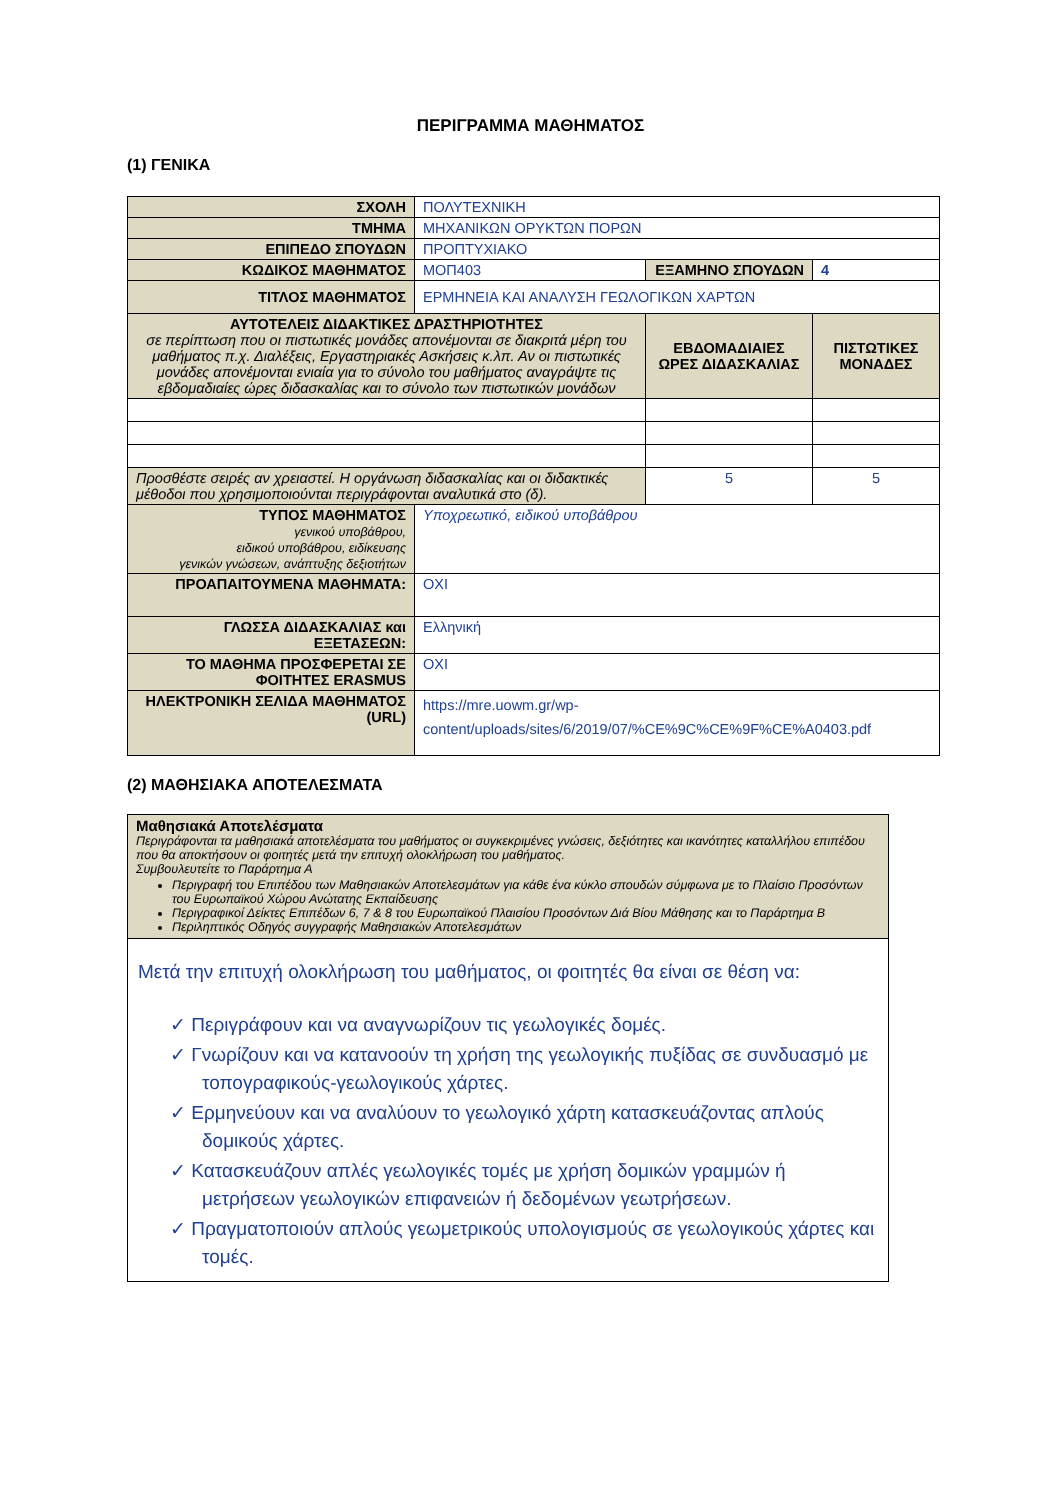ΠΕΡΙΓΡΑΜΜΑ ΜΑΘΗΜΑΤΟΣ
(1) ΓΕΝΙΚΑ
| ΣΧΟΛΗ | ΠΟΛΥΤΕΧΝΙΚΗ | | | |
| ΤΜΗΜΑ | ΜΗΧΑΝΙΚΩΝ ΟΡΥΚΤΩΝ ΠΟΡΩΝ | | | |
| ΕΠΙΠΕΔΟ ΣΠΟΥΔΩΝ | ΠΡΟΠΤΥΧΙΑΚΟ | | | |
| ΚΩΔΙΚΟΣ ΜΑΘΗΜΑΤΟΣ | ΜΟΠ403 | ΕΞΑΜΗΝΟ ΣΠΟΥΔΩΝ | | 4 |
| ΤΙΤΛΟΣ ΜΑΘΗΜΑΤΟΣ | ΕΡΜΗΝΕΙΑ ΚΑΙ ΑΝΑΛΥΣΗ ΓΕΩΛΟΓΙΚΩΝ ΧΑΡΤΩΝ | | | |
| ΑΥΤΟΤΕΛΕΙΣ ΔΙΔΑΚΤΙΚΕΣ ΔΡΑΣΤΗΡΙΟΤΗΤΕΣ σε περίπτωση που οι πιστωτικές μονάδες απονέμονται σε διακριτά μέρη του μαθήματος π.χ. Διαλέξεις, Εργαστηριακές Ασκήσεις κ.λπ. Αν οι πιστωτικές μονάδες απονέμονται ενιαία για το σύνολο του μαθήματος αναγράψτε τις εβδομαδιαίες ώρες διδασκαλίας και το σύνολο των πιστωτικών μονάδων | | | ΕΒΔΟΜΑΔΙΑΙΕΣ ΩΡΕΣ ΔΙΔΑΣΚΑΛΙΑΣ | ΠΙΣΤΩΤΙΚΕΣ ΜΟΝΑΔΕΣ |
| Προσθέστε σειρές αν χρειαστεί. Η οργάνωση διδασκαλίας και οι διδακτικές μέθοδοι που χρησιμοποιούνται περιγράφονται αναλυτικά στο (δ). | | | 5 | 5 |
| ΤΥΠΟΣ ΜΑΘΗΜΑΤΟΣ γενικού υποβάθρου, ειδικού υποβάθρου, ειδίκευσης γενικών γνώσεων, ανάπτυξης δεξιοτήτων | Υποχρεωτικό, ειδικού υποβάθρου | | | |
| ΠΡΟΑΠΑΙΤΟΥΜΕΝΑ ΜΑΘΗΜΑΤΑ: | ΟΧΙ | | | |
| ΓΛΩΣΣΑ ΔΙΔΑΣΚΑΛΙΑΣ και ΕΞΕΤΑΣΕΩΝ: | Ελληνική | | | |
| ΤΟ ΜΑΘΗΜΑ ΠΡΟΣΦΕΡΕΤΑΙ ΣΕ ΦΟΙΤΗΤΕΣ ERASMUS | ΟΧΙ | | | |
| ΗΛΕΚΤΡΟΝΙΚΗ ΣΕΛΙΔΑ ΜΑΘΗΜΑΤΟΣ (URL) | https://mre.uowm.gr/wp-content/uploads/sites/6/2019/07/%CE%9C%CE%9F%CE%A0403.pdf | | | |
(2) ΜΑΘΗΣΙΑΚΑ ΑΠΟΤΕΛΕΣΜΑΤΑ
| Μαθησιακά Αποτελέσματα Περιγράφονται τα μαθησιακά αποτελέσματα του μαθήματος οι συγκεκριμένες γνώσεις, δεξιότητες και ικανότητες καταλλήλου επιπέδου που θα αποκτήσουν οι φοιτητές μετά την επιτυχή ολοκλήρωση του μαθήματος. Συμβουλευτείτε το Παράρτημα Α Περιγραφή του Επιπέδου των Μαθησιακών Αποτελεσμάτων για κάθε ένα κύκλο σπουδών σύμφωνα με το Πλαίσιο Προσόντων του Ευρωπαϊκού Χώρου Ανώτατης Εκπαίδευσης Περιγραφικοί Δείκτες Επιπέδων 6, 7 & 8 του Ευρωπαϊκού Πλαισίου Προσόντων Διά Βίου Μάθησης και το Παράρτημα Β Περιληπτικός Οδηγός συγγραφής Μαθησιακών Αποτελεσμάτων |
| Μετά την επιτυχή ολοκλήρωση του μαθήματος, οι φοιτητές θα είναι σε θέση να: ✓ Περιγράφουν και να αναγνωρίζουν τις γεωλογικές δομές. ✓ Γνωρίζουν και να κατανοούν τη χρήση της γεωλογικής πυξίδας σε συνδυασμό με τοπογραφικούς-γεωλογικούς χάρτες. ✓ Ερμηνεύουν και να αναλύουν το γεωλογικό χάρτη κατασκευάζοντας απλούς δομικούς χάρτες. ✓ Κατασκευάζουν απλές γεωλογικές τομές με χρήση δομικών γραμμών ή μετρήσεων γεωλογικών επιφανειών ή δεδομένων γεωτρήσεων. ✓ Πραγματοποιούν απλούς γεωμετρικούς υπολογισμούς σε γεωλογικούς χάρτες και τομές. |